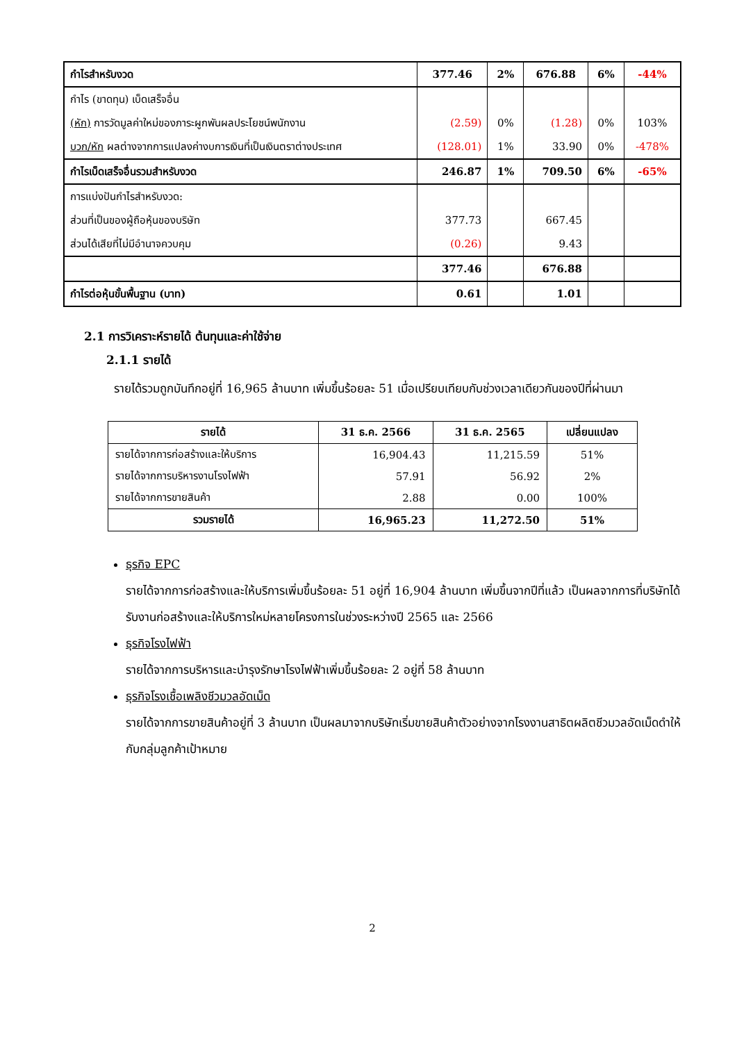| กำไรสำหรับงวด | 377.46 | 2% | 676.88 | 6% | -44% |
| กำไร (ขาดทุน) เบ็ดเสร็จอื่น | | | | | |
| (หัก) การวัดมูลค่าใหม่ของภาระผูกพันผลประโยชน์พนักงาน | (2.59) | 0% | (1.28) | 0% | 103% |
| บวก/หัก ผลต่างจากการแปลงค่างบการเงินที่เป็นเงินตราต่างประเทศ | (128.01) | 1% | 33.90 | 0% | -478% |
| กำไรเบ็ดเสร็จอื่นรวมสำหรับงวด | 246.87 | 1% | 709.50 | 6% | -65% |
| การแบ่งปันกำไรสำหรับงวด: | | | | | |
| ส่วนที่เป็นของผู้ถือหุ้นของบริษัท | 377.73 | | 667.45 | | |
| ส่วนได้เสียที่ไม่มีอำนาจควบคุม | (0.26) | | 9.43 | | |
| | 377.46 | | 676.88 | | |
| กำไรต่อหุ้นขั้นพื้นฐาน (บาท) | 0.61 | | 1.01 | | |
2.1 การวิเคราะห์รายได้ ต้นทุนและค่าใช้จ่าย
2.1.1 รายได้
รายได้รวมถูกบันทึกอยู่ที่ 16,965 ล้านบาท เพิ่มขึ้นร้อยละ 51 เมื่อเปรียบเทียบกับช่วงเวลาเดียวกันของปีที่ผ่านมา
| รายได้ | 31 ธ.ค. 2566 | 31 ธ.ค. 2565 | เปลี่ยนแปลง |
| --- | --- | --- | --- |
| รายได้จากการก่อสร้างและให้บริการ | 16,904.43 | 11,215.59 | 51% |
| รายได้จากการบริหารงานโรงไฟฟ้า | 57.91 | 56.92 | 2% |
| รายได้จากการขายสินค้า | 2.88 | 0.00 | 100% |
| รวมรายได้ | 16,965.23 | 11,272.50 | 51% |
ธุรกิจ EPC
รายได้จากการก่อสร้างและให้บริการเพิ่มขึ้นร้อยละ 51 อยู่ที่ 16,904 ล้านบาท เพิ่มขึ้นจากปีที่แล้ว เป็นผลจากการที่บริษัทได้รับงานก่อสร้างและให้บริการใหม่หลายโครงการในช่วงระหว่างปี 2565 และ 2566
ธุรกิจโรงไฟฟ้า
รายได้จากการบริหารและบำรุงรักษาโรงไฟฟ้าเพิ่มขึ้นร้อยละ 2 อยู่ที่ 58 ล้านบาท
ธุรกิจโรงเชื้อเพลิงชีวมวลอัดเม็ด
รายได้จากการขายสินค้าอยู่ที่ 3 ล้านบาท เป็นผลมาจากบริษัทเริ่มขายสินค้าตัวอย่างจากโรงงานสาธิตผลิตชีวมวลอัดเม็ดดำให้กับกลุ่มลูกค้าเป้าหมาย
2